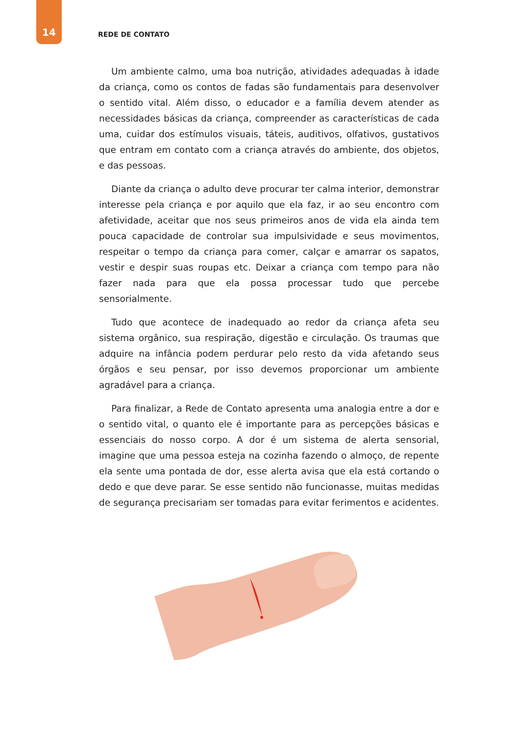14
REDE DE CONTATO
Um ambiente calmo, uma boa nutrição, atividades adequadas à idade da criança, como os contos de fadas são fundamentais para desenvolver o sentido vital. Além disso, o educador e a família devem atender as necessidades básicas da criança, compreender as características de cada uma, cuidar dos estímulos visuais, táteis, auditivos, olfativos, gustativos que entram em contato com a criança através do ambiente, dos objetos, e das pessoas.
Diante da criança o adulto deve procurar ter calma interior, demonstrar interesse pela criança e por aquilo que ela faz, ir ao seu encontro com afetividade, aceitar que nos seus primeiros anos de vida ela ainda tem pouca capacidade de controlar sua impulsividade e seus movimentos, respeitar o tempo da criança para comer, calçar e amarrar os sapatos, vestir e despir suas roupas etc. Deixar a criança com tempo para não fazer nada para que ela possa processar tudo que percebe sensorialmente.
Tudo que acontece de inadequado ao redor da criança afeta seu sistema orgânico, sua respiração, digestão e circulação. Os traumas que adquire na infância podem perdurar pelo resto da vida afetando seus órgãos e seu pensar, por isso devemos proporcionar um ambiente agradável para a criança.
Para finalizar, a Rede de Contato apresenta uma analogia entre a dor e o sentido vital, o quanto ele é importante para as percepções básicas e essenciais do nosso corpo. A dor é um sistema de alerta sensorial, imagine que uma pessoa esteja na cozinha fazendo o almoço, de repente ela sente uma pontada de dor, esse alerta avisa que ela está cortando o dedo e que deve parar. Se esse sentido não funcionasse, muitas medidas de segurança precisariam ser tomadas para evitar ferimentos e acidentes.